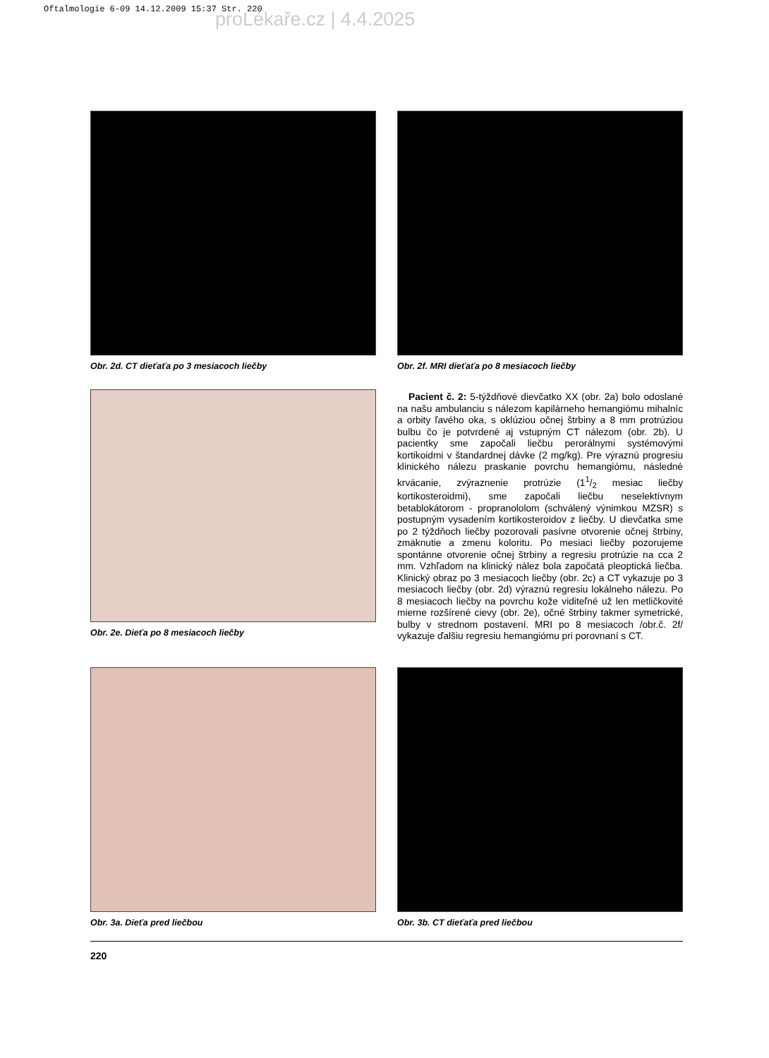Oftalmologie 6-09 14.12.2009 15:37 Str. 220
proLékaře.cz | 4.4.2025
Obr. 2d. CT dieťaťa po 3 mesiacoch liečby Obr. 2f. MRI dieťaťa po 8 mesiacoch liečby
Obr. 2e. Dieťa po 8 mesiacoch liečby
Pacient č. 2: 5-týždňové dievčatko XX (obr. 2a) bolo odoslané na našu ambulanciu s nálezom kapilárneho hemangiómu mihalníc a orbity ľavého oka, s oklúziou očnej štrbiny a 8 mm protrúziou bulbu čo je potvrdené aj vstupným CT nálezom (obr. 2b). U pacientky sme započali liečbu perorálnymi systémovými kortikoidmi v štandardnej dávke (2 mg/kg). Pre výraznú progresiu klinického nálezu praskanie povrchu hemangiómu, následné krvácanie, zvýraznenie protrúzie (11/2 mesiac liečby kortikosteroidmi), sme započali liečbu neselektívnym betablokátorom - propranololom (schválený výnimkou MZSR) s postupným vysadením kortikosteroidov z liečby. U dievčatka sme po 2 týždňoch liečby pozorovali pasívne otvorenie očnej štrbiny, zmäknutie a zmenu koloritu. Po mesiaci liečby pozorujeme spontánne otvorenie očnej štrbiny a regresiu protrúzie na cca 2 mm. Vzhľadom na klinický nález bola započatá pleoptická liečba. Klinický obraz po 3 mesiacoch liečby (obr. 2c) a CT vykazuje po 3 mesiacoch liečby (obr. 2d) výraznú regresiu lokálneho nálezu. Po 8 mesiacoch liečby na povrchu kože viditeľné už len metličkovité mierne rozšírené cievy (obr. 2e), očné štrbiny takmer symetrické, bulby v strednom postavení. MRI po 8 mesiacoch /obr.č. 2f/ vykazuje ďalšiu regresiu hemangiómu pri porovnaní s CT.
Obr. 3a. Dieťa pred liečbou Obr. 3b. CT dieťaťa pred liečbou
220